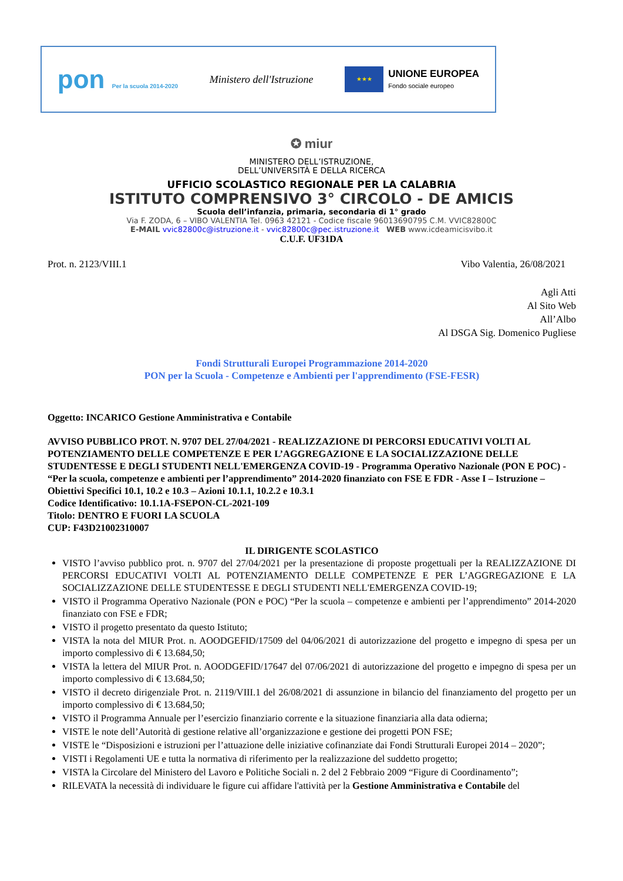pon Per la scuola 2014-2020
Ministero dell'Istruzione
★★★
UNIONE EUROPEA
Fondo sociale europeo
✪ miur
MINISTERO DELL’ISTRUZIONE,
DELL’UNIVERSITÀ E DELLA RICERCA
UFFICIO SCOLASTICO REGIONALE PER LA CALABRIA
ISTITUTO COMPRENSIVO 3° CIRCOLO - DE AMICIS
Scuola dell’infanzia, primaria, secondaria di 1° grado
Via F. ZODA, 6 – VIBO VALENTIA Tel. 0963 42121 - Codice fiscale 96013690795 C.M. VVIC82800C
E-MAIL vvic82800c@istruzione.it - vvic82800c@pec.istruzione.it WEB www.icdeamicisvibo.it
C.U.F. UF31DA
Prot. n. 2123/VIII.1 Vibo Valentia, 26/08/2021
Agli Atti
Al Sito Web
All’Albo
Al DSGA Sig. Domenico Pugliese
Fondi Strutturali Europei Programmazione 2014-2020
PON per la Scuola - Competenze e Ambienti per l'apprendimento (FSE-FESR)
Oggetto: INCARICO Gestione Amministrativa e Contabile
AVVISO PUBBLICO PROT. N. 9707 DEL 27/04/2021 - REALIZZAZIONE DI PERCORSI EDUCATIVI VOLTI AL POTENZIAMENTO DELLE COMPETENZE E PER L’AGGREGAZIONE E LA SOCIALIZZAZIONE DELLE STUDENTESSE E DEGLI STUDENTI NELL'EMERGENZA COVID-19 - Programma Operativo Nazionale (PON E POC) - “Per la scuola, competenze e ambienti per l’apprendimento” 2014-2020 finanziato con FSE E FDR - Asse I – Istruzione – Obiettivi Specifici 10.1, 10.2 e 10.3 – Azioni 10.1.1, 10.2.2 e 10.3.1
Codice Identificativo: 10.1.1A-FSEPON-CL-2021-109
Titolo: DENTRO E FUORI LA SCUOLA
CUP: F43D21002310007
IL DIRIGENTE SCOLASTICO
VISTO l’avviso pubblico prot. n. 9707 del 27/04/2021 per la presentazione di proposte progettuali per la REALIZZAZIONE DI PERCORSI EDUCATIVI VOLTI AL POTENZIAMENTO DELLE COMPETENZE E PER L’AGGREGAZIONE E LA SOCIALIZZAZIONE DELLE STUDENTESSE E DEGLI STUDENTI NELL'EMERGENZA COVID-19;
VISTO il Programma Operativo Nazionale (PON e POC) “Per la scuola – competenze e ambienti per l’apprendimento” 2014-2020 finanziato con FSE e FDR;
VISTO il progetto presentato da questo Istituto;
VISTA la nota del MIUR Prot. n. AOODGEFID/17509 del 04/06/2021 di autorizzazione del progetto e impegno di spesa per un importo complessivo di € 13.684,50;
VISTA la lettera del MIUR Prot. n. AOODGEFID/17647 del 07/06/2021 di autorizzazione del progetto e impegno di spesa per un importo complessivo di € 13.684,50;
VISTO il decreto dirigenziale Prot. n. 2119/VIII.1 del 26/08/2021 di assunzione in bilancio del finanziamento del progetto per un importo complessivo di € 13.684,50;
VISTO il Programma Annuale per l’esercizio finanziario corrente e la situazione finanziaria alla data odierna;
VISTE le note dell’Autorità di gestione relative all’organizzazione e gestione dei progetti PON FSE;
VISTE le “Disposizioni e istruzioni per l’attuazione delle iniziative cofinanziate dai Fondi Strutturali Europei 2014 – 2020”;
VISTI i Regolamenti UE e tutta la normativa di riferimento per la realizzazione del suddetto progetto;
VISTA la Circolare del Ministero del Lavoro e Politiche Sociali n. 2 del 2 Febbraio 2009 “Figure di Coordinamento”;
RILEVATA la necessità di individuare le figure cui affidare l'attività per la Gestione Amministrativa e Contabile del